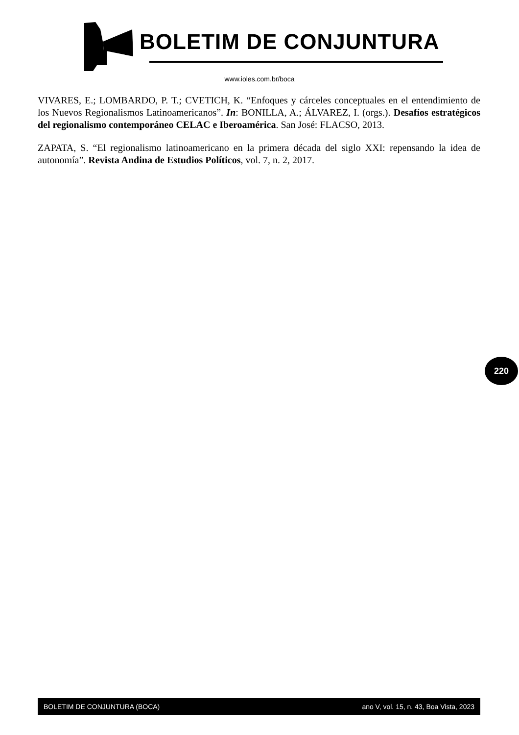BOLETIM DE CONJUNTURA
www.ioles.com.br/boca
VIVARES, E.; LOMBARDO, P. T.; CVETICH, K. “Enfoques y cárceles conceptuales en el entendimiento de los Nuevos Regionalismos Latinoamericanos”. In: BONILLA, A.; ÁLVAREZ, I. (orgs.). Desafíos estratégicos del regionalismo contemporáneo CELAC e Iberoamérica. San José: FLACSO, 2013.
ZAPATA, S. “El regionalismo latinoamericano en la primera década del siglo XXI: repensando la idea de autonomía”. Revista Andina de Estudios Políticos, vol. 7, n. 2, 2017.
220
BOLETIM DE CONJUNTURA (BOCA) ano V, vol. 15, n. 43, Boa Vista, 2023